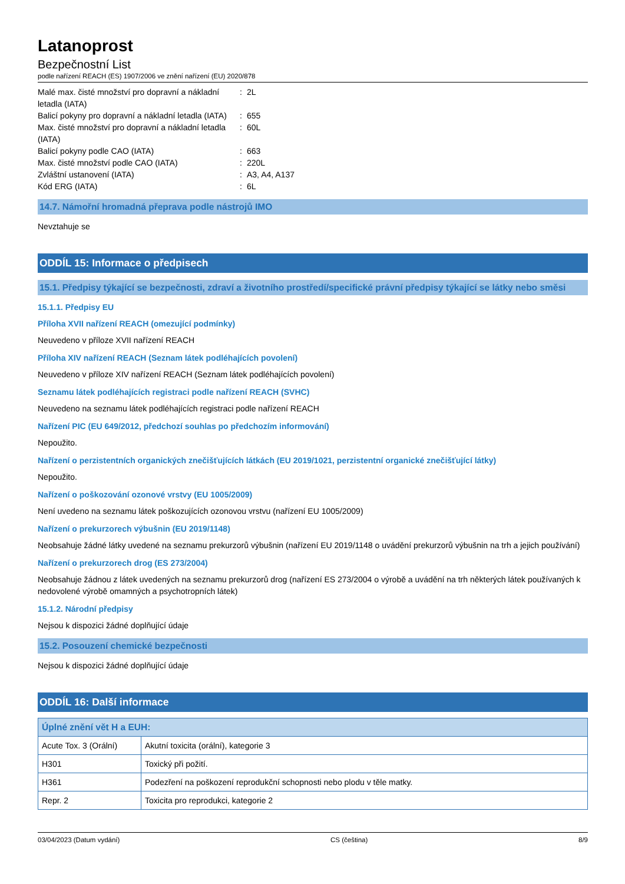Latanoprost
Bezpečnostní List
podle nařízení REACH (ES) 1907/2006 ve znění nařízení (EU) 2020/878
| Malé max. čisté množství pro dopravní a nákladní letadla (IATA) | : | 2L |
| Balicí pokyny pro dopravní a nákladní letadla (IATA) | : | 655 |
| Max. čisté množství pro dopravní a nákladní letadla (IATA) | : | 60L |
| Balicí pokyny podle CAO (IATA) | : | 663 |
| Max. čisté množství podle CAO (IATA) | : | 220L |
| Zvláštní ustanovení (IATA) | : | A3, A4, A137 |
| Kód ERG (IATA) | : | 6L |
14.7. Námořní hromadná přeprava podle nástrojů IMO
Nevztahuje se
ODDÍL 15: Informace o předpisech
15.1. Předpisy týkající se bezpečnosti, zdraví a životního prostředí/specifické právní předpisy týkající se látky nebo směsi
15.1.1. Předpisy EU
Příloha XVII nařízení REACH (omezující podmínky)
Neuvedeno v příloze XVII nařízení REACH
Příloha XIV nařízení REACH (Seznam látek podléhajících povolení)
Neuvedeno v příloze XIV nařízení REACH (Seznam látek podléhajících povolení)
Seznamu látek podléhajících registraci podle nařízení REACH (SVHC)
Neuvedeno na seznamu látek podléhajících registraci podle nařízení REACH
Nařízení PIC (EU 649/2012, předchozí souhlas po předchozím informování)
Nepoužito.
Nařízení o perzistentních organických znečišťujících látkách (EU 2019/1021, perzistentní organické znečišťující látky)
Nepoužito.
Nařízení o poškozování ozonové vrstvy (EU 1005/2009)
Není uvedeno na seznamu látek poškozujících ozonovou vrstvu (nařízení EU 1005/2009)
Nařízení o prekurzorech výbušnin (EU 2019/1148)
Neobsahuje žádné látky uvedené na seznamu prekurzorů výbušnin (nařízení EU 2019/1148 o uvádění prekurzorů výbušnin na trh a jejich používání)
Nařízení o prekurzorech drog (ES 273/2004)
Neobsahuje žádnou z látek uvedených na seznamu prekurzorů drog (nařízení ES 273/2004 o výrobě a uvádění na trh některých látek používaných k nedovolené výrobě omamných a psychotropních látek)
15.1.2. Národní předpisy
Nejsou k dispozici žádné doplňující údaje
15.2. Posouzení chemické bezpečnosti
Nejsou k dispozici žádné doplňující údaje
ODDÍL 16: Další informace
| Úplné znění vět H a EUH: | |
| --- | --- |
| Acute Tox. 3 (Orální) | Akutní toxicita (orální), kategorie 3 |
| H301 | Toxický při požití. |
| H361 | Podezření na poškození reprodukční schopnosti nebo plodu v těle matky. |
| Repr. 2 | Toxicita pro reprodukci, kategorie 2 |
03/04/2023 (Datum vydání) CS (čeština) 8/9